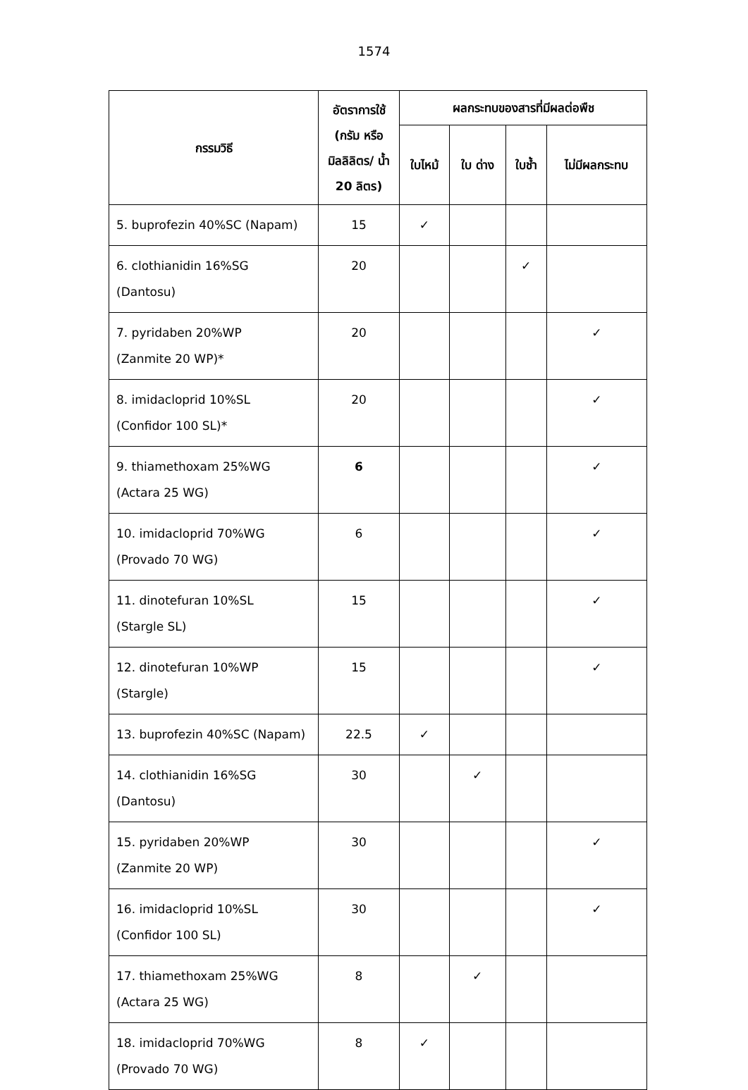1574
| กรรมวิธี | อัตราการใช้ (กรัม หรือ มิลลิลิตร/ น้ำ 20 ลิตร) | ผลกระทบของสารที่มีผลต่อพืช | | | |
| --- | --- | --- | --- | --- | --- |
| | | ใบไหม้ | ใบ ด่าง | ใบช้ำ | ไม่มีผลกระทบ |
| 5. buprofezin 40%SC (Napam) | 15 | ✓ | | | |
| 6. clothianidin 16%SG (Dantosu) | 20 | | | ✓ | |
| 7. pyridaben 20%WP (Zanmite 20 WP)* | 20 | | | | ✓ |
| 8. imidacloprid 10%SL (Confidor 100 SL)* | 20 | | | | ✓ |
| 9. thiamethoxam 25%WG (Actara 25 WG) | 6 | | | | ✓ |
| 10. imidacloprid 70%WG (Provado 70 WG) | 6 | | | | ✓ |
| 11. dinotefuran 10%SL (Stargle SL) | 15 | | | | ✓ |
| 12. dinotefuran 10%WP (Stargle) | 15 | | | | ✓ |
| 13. buprofezin 40%SC (Napam) | 22.5 | ✓ | | | |
| 14. clothianidin 16%SG (Dantosu) | 30 | | ✓ | | |
| 15. pyridaben 20%WP (Zanmite 20 WP) | 30 | | | | ✓ |
| 16. imidacloprid 10%SL (Confidor 100 SL) | 30 | | | | ✓ |
| 17. thiamethoxam 25%WG (Actara 25 WG) | 8 | | ✓ | | |
| 18. imidacloprid 70%WG (Provado 70 WG) | 8 | ✓ | | | |